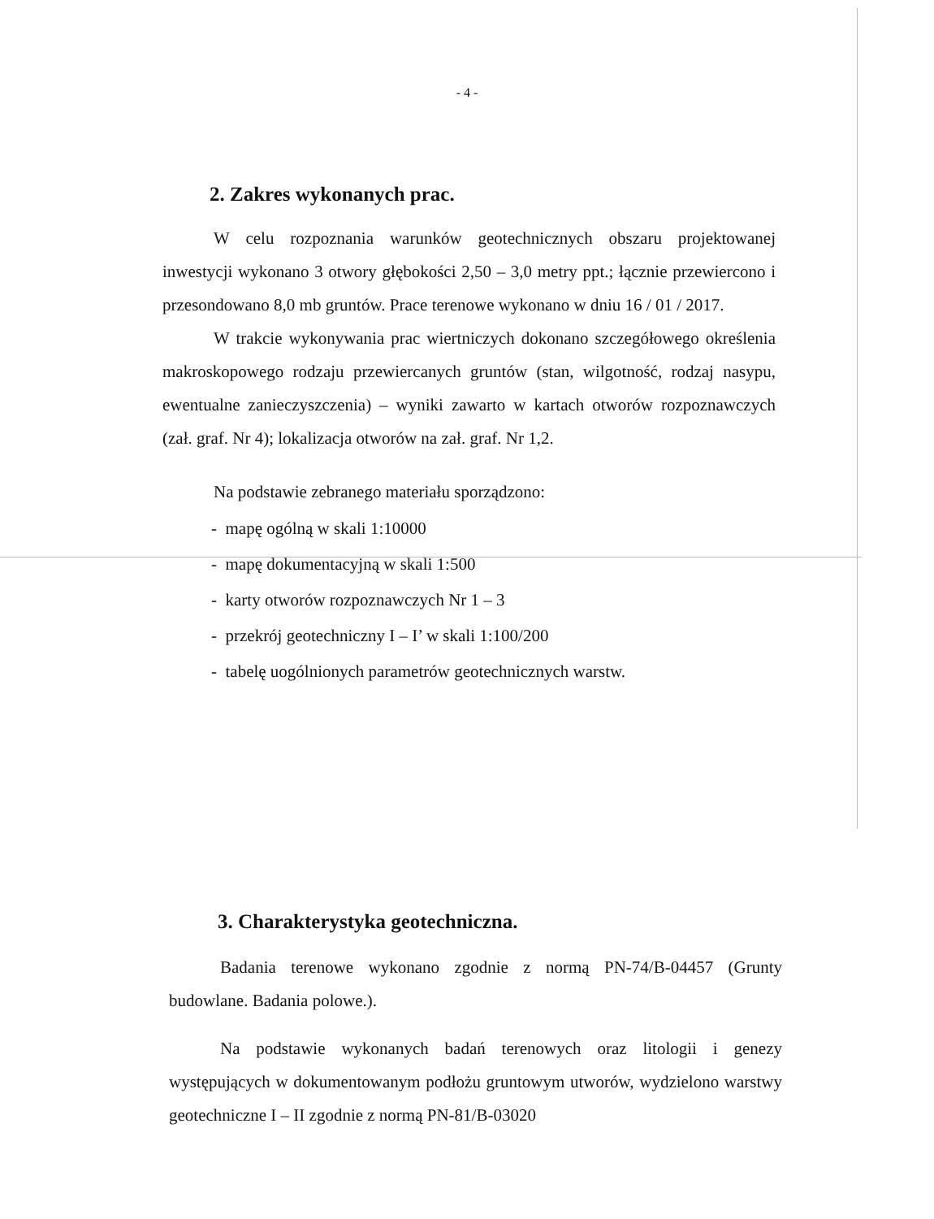- 4 -
2. Zakres wykonanych prac.
W celu rozpoznania warunków geotechnicznych obszaru projektowanej inwestycji wykonano 3 otwory głębokości 2,50 – 3,0 metry ppt.; łącznie przewiercono i przesondowano 8,0 mb gruntów. Prace terenowe wykonano w dniu 16 / 01 / 2017.
W trakcie wykonywania prac wiertniczych dokonano szczegółowego określenia makroskopowego rodzaju przewiercanych gruntów (stan, wilgotność, rodzaj nasypu, ewentualne zanieczyszczenia) – wyniki zawarto w kartach otworów rozpoznawczych (zał. graf. Nr 4); lokalizacja otworów na zał. graf. Nr 1,2.
Na podstawie zebranego materiału sporządzono:
- mapę ogólną w skali 1:10000
- mapę dokumentacyjną w skali 1:500
- karty otworów rozpoznawczych Nr 1 – 3
- przekrój geotechniczny I – I’ w skali 1:100/200
- tabelę uogólnionych parametrów geotechnicznych warstw.
3. Charakterystyka geotechniczna.
Badania terenowe wykonano zgodnie z normą PN-74/B-04457 (Grunty budowlane. Badania polowe.).
Na podstawie wykonanych badań terenowych oraz litologii i genezy występujących w dokumentowanym podłożu gruntowym utworów, wydzielono warstwy geotechniczne I – II zgodnie z normą PN-81/B-03020